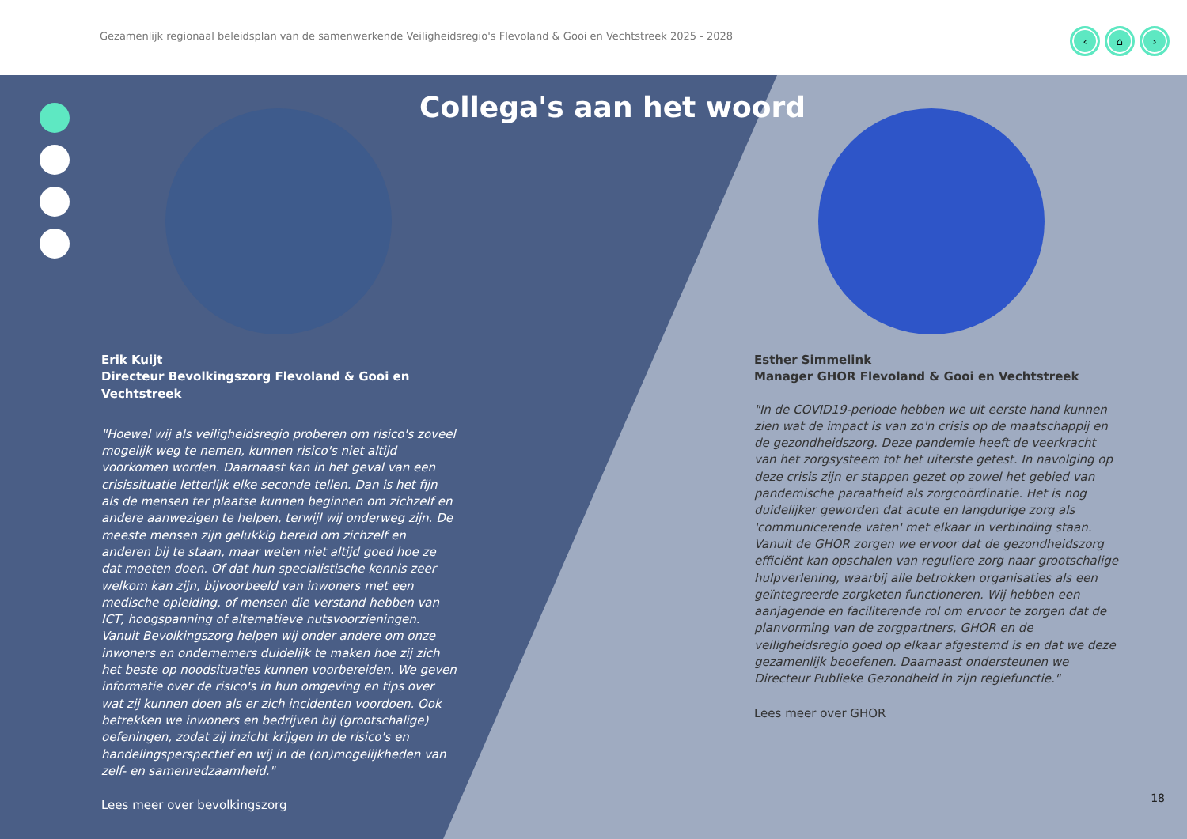Gezamenlijk regionaal beleidsplan van de samenwerkende Veiligheidsregio's Flevoland & Gooi en Vechtstreek 2025 - 2028
‹ ⌂ ›
Collega's aan het woord
Erik Kuijt
Directeur Bevolkingszorg Flevoland & Gooi en Vechtstreek
"Hoewel wij als veiligheidsregio proberen om risico's zoveel mogelijk weg te nemen, kunnen risico's niet altijd voorkomen worden. Daarnaast kan in het geval van een crisissituatie letterlijk elke seconde tellen. Dan is het fijn als de mensen ter plaatse kunnen beginnen om zichzelf en andere aanwezigen te helpen, terwijl wij onderweg zijn. De meeste mensen zijn gelukkig bereid om zichzelf en anderen bij te staan, maar weten niet altijd goed hoe ze dat moeten doen. Of dat hun specialistische kennis zeer welkom kan zijn, bijvoorbeeld van inwoners met een medische opleiding, of mensen die verstand hebben van ICT, hoogspanning of alternatieve nutsvoorzieningen. Vanuit Bevolkingszorg helpen wij onder andere om onze inwoners en ondernemers duidelijk te maken hoe zij zich het beste op noodsituaties kunnen voorbereiden. We geven informatie over de risico's in hun omgeving en tips over wat zij kunnen doen als er zich incidenten voordoen. Ook betrekken we inwoners en bedrijven bij (grootschalige) oefeningen, zodat zij inzicht krijgen in de risico's en handelingsperspectief en wij in de (on)mogelijkheden van zelf- en samenredzaamheid."
Lees meer over bevolkingszorg
Esther Simmelink
Manager GHOR Flevoland & Gooi en Vechtstreek
"In de COVID19-periode hebben we uit eerste hand kunnen zien wat de impact is van zo'n crisis op de maatschappij en de gezondheidszorg. Deze pandemie heeft de veerkracht van het zorgsysteem tot het uiterste getest. In navolging op deze crisis zijn er stappen gezet op zowel het gebied van pandemische paraatheid als zorgcoördinatie. Het is nog duidelijker geworden dat acute en langdurige zorg als 'communicerende vaten' met elkaar in verbinding staan. Vanuit de GHOR zorgen we ervoor dat de gezondheidszorg efficiënt kan opschalen van reguliere zorg naar grootschalige hulpverlening, waarbij alle betrokken organisaties als een geïntegreerde zorgketen functioneren. Wij hebben een aanjagende en faciliterende rol om ervoor te zorgen dat de planvorming van de zorgpartners, GHOR en de veiligheidsregio goed op elkaar afgestemd is en dat we deze gezamenlijk beoefenen. Daarnaast ondersteunen we Directeur Publieke Gezondheid in zijn regiefunctie."
Lees meer over GHOR
18